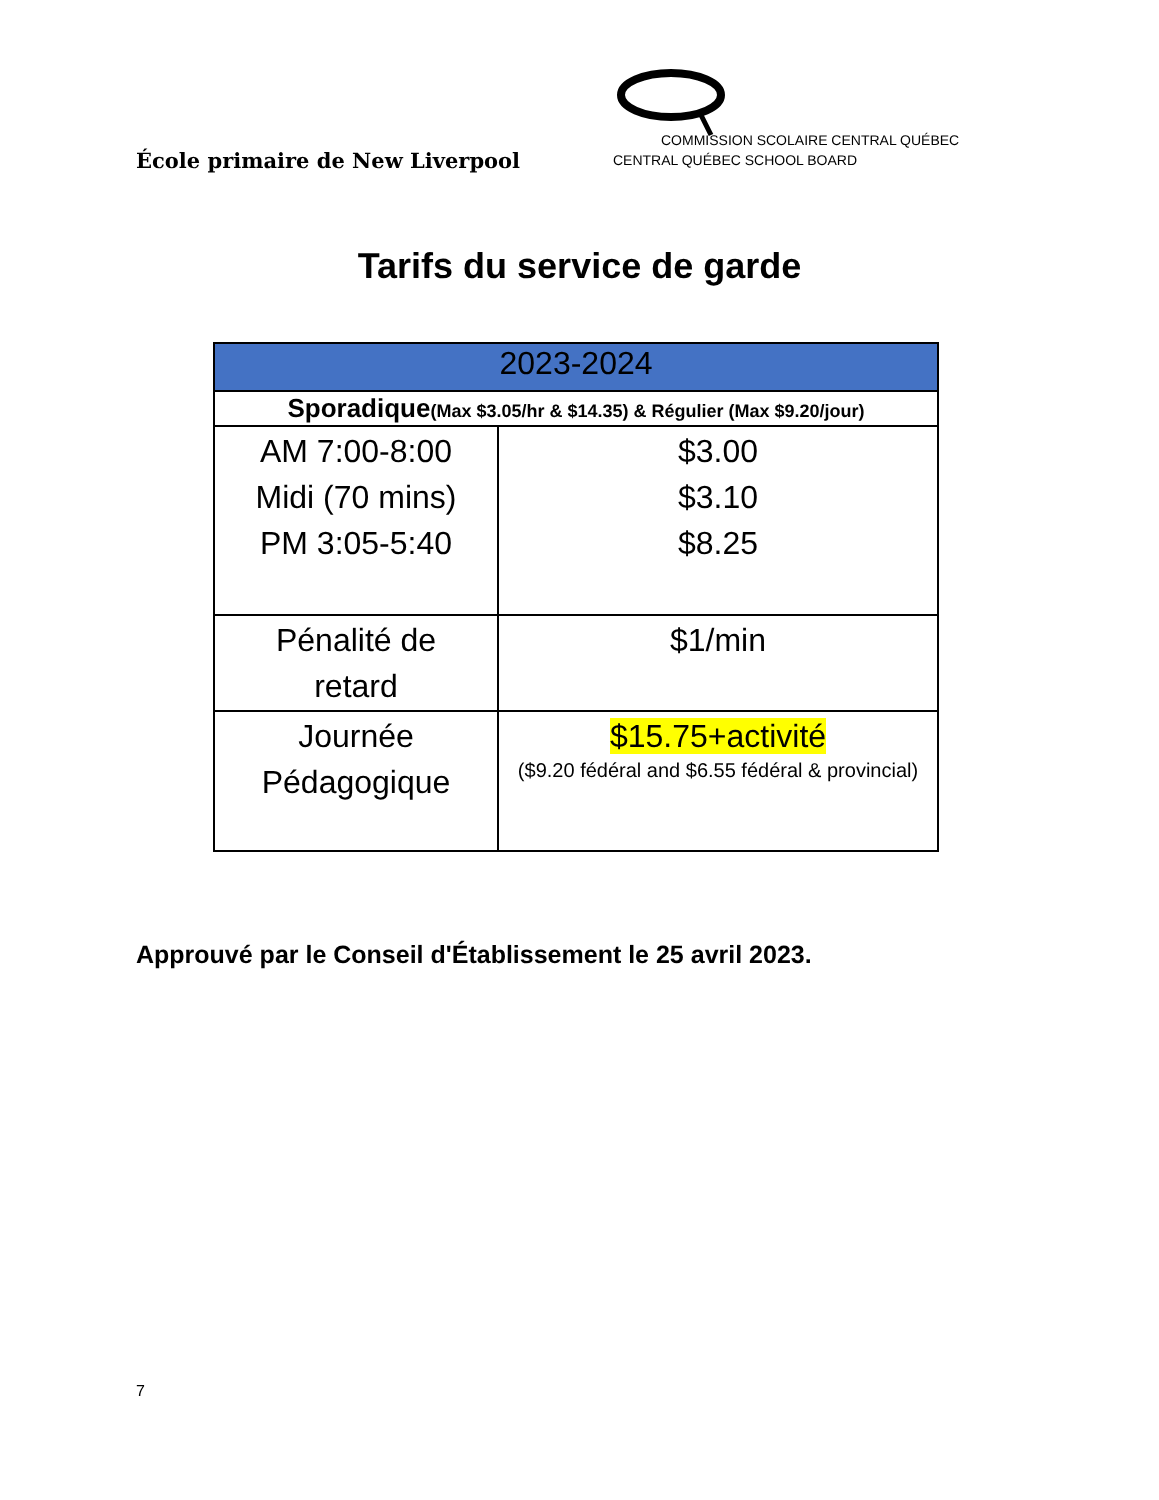École primaire de New Liverpool
COMMISSION SCOLAIRE CENTRAL QUÉBEC
CENTRAL QUÉBEC SCHOOL BOARD
Tarifs du service de garde
| 2023-2024 | |
| --- | --- |
| Sporadique (Max $3.05/hr & $14.35) & Régulier (Max $9.20/jour) | |
| AM 7:00-8:00 Midi (70 mins) PM 3:05-5:40 | $3.00 $3.10 $8.25 |
| Pénalité de retard | $1/min |
| Journée Pédagogique | $15.75+activité ($9.20 fédéral and $6.55 fédéral & provincial) |
Approuvé par le Conseil d'Établissement le 25 avril 2023.
7